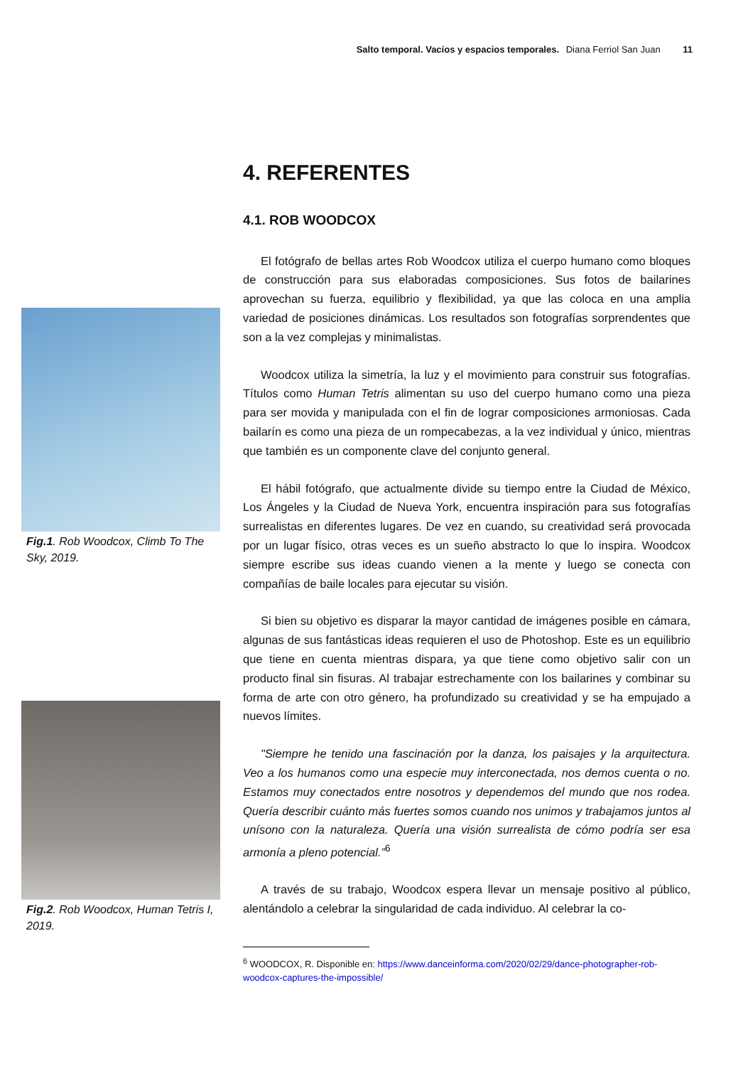Salto temporal. Vacíos y espacios temporales. Diana Ferriol San Juan 11
Fig.1. Rob Woodcox, Climb To The Sky, 2019.
Fig.2. Rob Woodcox, Human Tetris I, 2019.
4. REFERENTES
4.1. ROB WOODCOX
El fotógrafo de bellas artes Rob Woodcox utiliza el cuerpo humano como bloques de construcción para sus elaboradas composiciones. Sus fotos de bailarines aprovechan su fuerza, equilibrio y flexibilidad, ya que las coloca en una amplia variedad de posiciones dinámicas. Los resultados son fotografías sorprendentes que son a la vez complejas y minimalistas.
Woodcox utiliza la simetría, la luz y el movimiento para construir sus fotografías. Títulos como Human Tetris alimentan su uso del cuerpo humano como una pieza para ser movida y manipulada con el fin de lograr composiciones armoniosas. Cada bailarín es como una pieza de un rompecabezas, a la vez individual y único, mientras que también es un componente clave del conjunto general.
El hábil fotógrafo, que actualmente divide su tiempo entre la Ciudad de México, Los Ángeles y la Ciudad de Nueva York, encuentra inspiración para sus fotografías surrealistas en diferentes lugares. De vez en cuando, su creatividad será provocada por un lugar físico, otras veces es un sueño abstracto lo que lo inspira. Woodcox siempre escribe sus ideas cuando vienen a la mente y luego se conecta con compañías de baile locales para ejecutar su visión.
Si bien su objetivo es disparar la mayor cantidad de imágenes posible en cámara, algunas de sus fantásticas ideas requieren el uso de Photoshop. Este es un equilibrio que tiene en cuenta mientras dispara, ya que tiene como objetivo salir con un producto final sin fisuras. Al trabajar estrechamente con los bailarines y combinar su forma de arte con otro género, ha profundizado su creatividad y se ha empujado a nuevos límites.
"Siempre he tenido una fascinación por la danza, los paisajes y la arquitectura. Veo a los humanos como una especie muy interconectada, nos demos cuenta o no. Estamos muy conectados entre nosotros y dependemos del mundo que nos rodea. Quería describir cuánto más fuertes somos cuando nos unimos y trabajamos juntos al unísono con la naturaleza. Quería una visión surrealista de cómo podría ser esa armonía a pleno potencial.”<sup>6</sup>
A través de su trabajo, Woodcox espera llevar un mensaje positivo al público, alentándolo a celebrar la singularidad de cada individuo. Al celebrar la co-
<sup>6</sup> WOODCOX, R. Disponible en: https://www.danceinforma.com/2020/02/29/dance-photographer-rob-woodcox-captures-the-impossible/